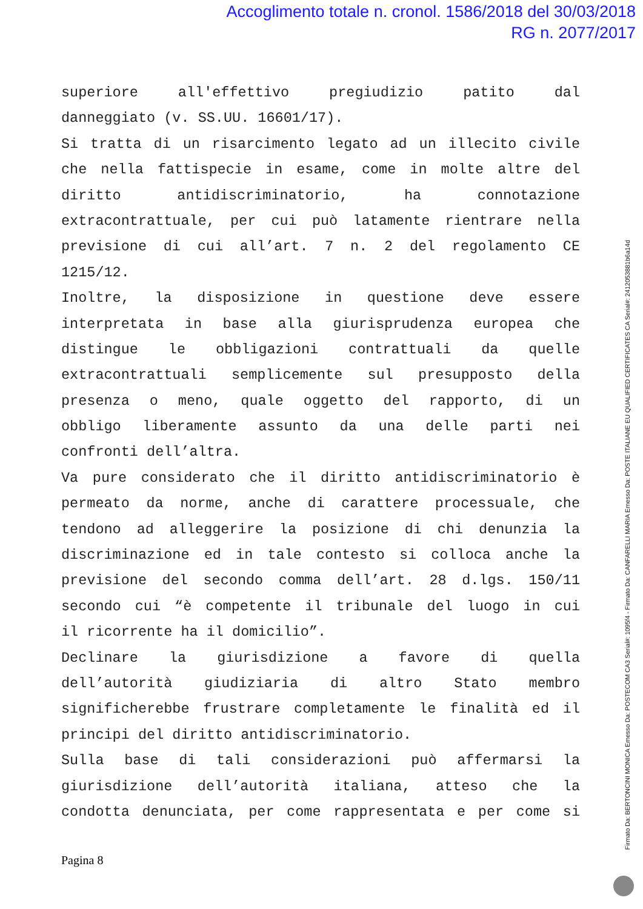Accoglimento totale n. cronol. 1586/2018 del 30/03/2018
RG n. 2077/2017
superiore all'effettivo pregiudizio patito dal
danneggiato (v. SS.UU. 16601/17).
Si tratta di un risarcimento legato ad un illecito civile
che nella fattispecie in esame, come in molte altre del
diritto antidiscriminatorio, ha connotazione
extracontrattuale, per cui può latamente rientrare nella
previsione di cui all’art. 7 n. 2 del regolamento CE
1215/12.
Inoltre, la disposizione in questione deve essere
interpretata in base alla giurisprudenza europea che
distingue le obbligazioni contrattuali da quelle
extracontrattuali semplicemente sul presupposto della
presenza o meno, quale oggetto del rapporto, di un
obbligo liberamente assunto da una delle parti nei
confronti dell’altra.
Va pure considerato che il diritto antidiscriminatorio è
permeato da norme, anche di carattere processuale, che
tendono ad alleggerire la posizione di chi denunzia la
discriminazione ed in tale contesto si colloca anche la
previsione del secondo comma dell’art. 28 d.lgs. 150/11
secondo cui “è competente il tribunale del luogo in cui
il ricorrente ha il domicilio”.
Declinare la giurisdizione a favore di quella
dell’autorità giudiziaria di altro Stato membro
significherebbe frustrare completamente le finalità ed il
principi del diritto antidiscriminatorio.
Sulla base di tali considerazioni può affermarsi la
giurisdizione dell’autorità italiana, atteso che la
condotta denunciata, per come rappresentata e per come si
Firmato Da: BERTONCINI MONICA Emesso Da: POSTECOM CA3 Serial#: 1095f4 - Firmato Da: CANFARELLI MARIA Emesso Da: POSTE ITALIANE EU QUALIFIED CERTIFICATES CA Serial#: 2412053881b6a14d
Pagina 8